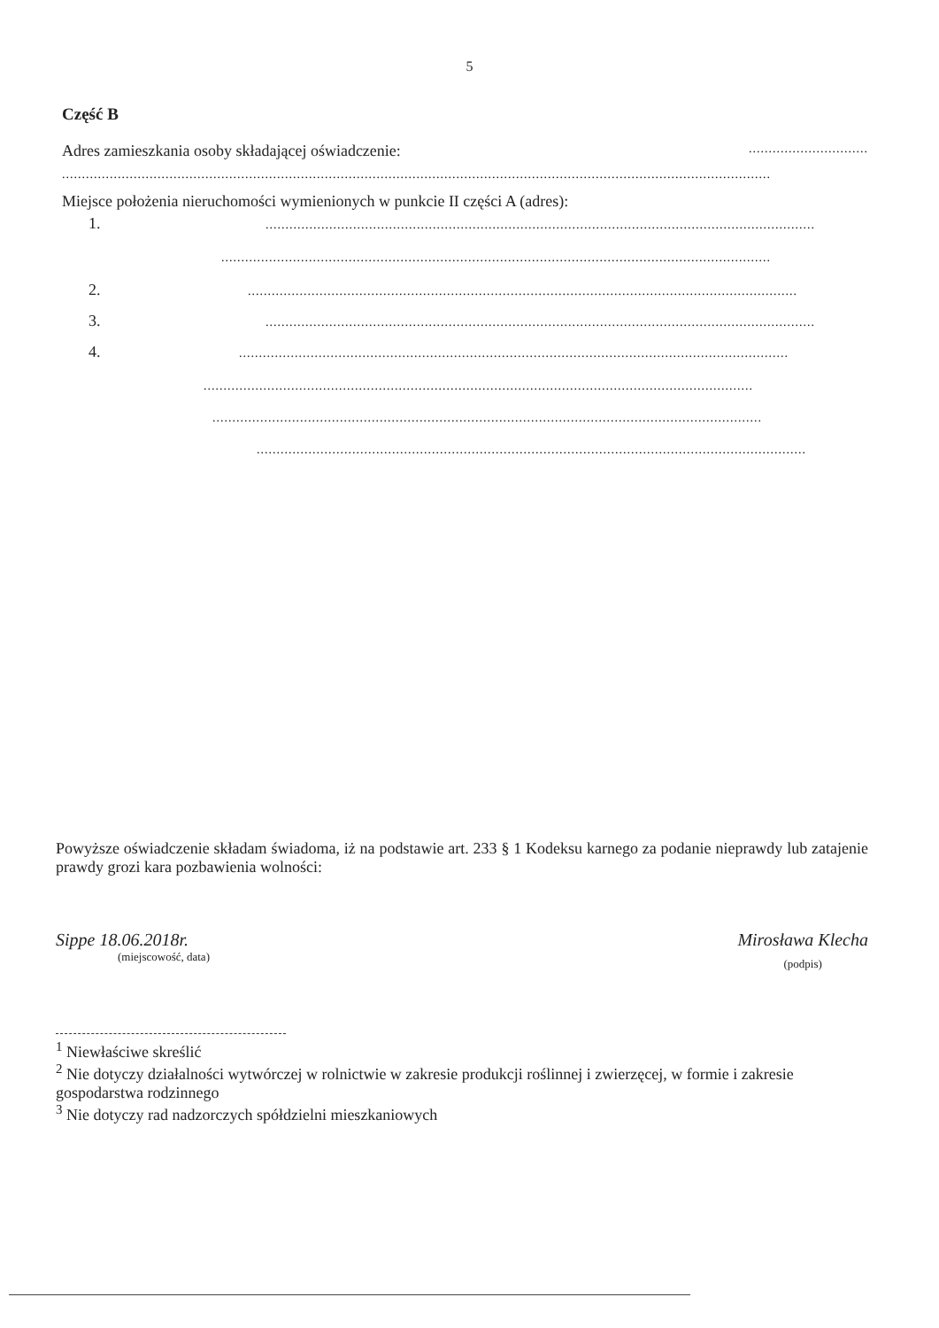5
Część B
Adres zamieszkania osoby składającej oświadczenie: ..............................
..................................................................................................................................................................................
Miejsce położenia nieruchomości wymienionych w punkcie II części A (adres):
1...........................................................................................................................................
..........................................................................................................................................
2...........................................................................................................................................
3...........................................................................................................................................
4...........................................................................................................................................
..........................................................................................................................................
..........................................................................................................................................
..........................................................................................................................................
Powyższe oświadczenie składam świadoma, iż na podstawie art. 233 § 1 Kodeksu karnego za podanie nieprawdy lub zatajenie prawdy grozi kara pozbawienia wolności:
Sippe 18.06.2018r.
(miejscowość, data)
Mirosława Klecha
(podpis)
<sup>1</sup> Niewłaściwe skreślić
<sup>2</sup> Nie dotyczy działalności wytwórczej w rolnictwie w zakresie produkcji roślinnej i zwierzęcej, w formie i zakresie gospodarstwa rodzinnego
<sup>3</sup> Nie dotyczy rad nadzorczych spółdzielni mieszkaniowych